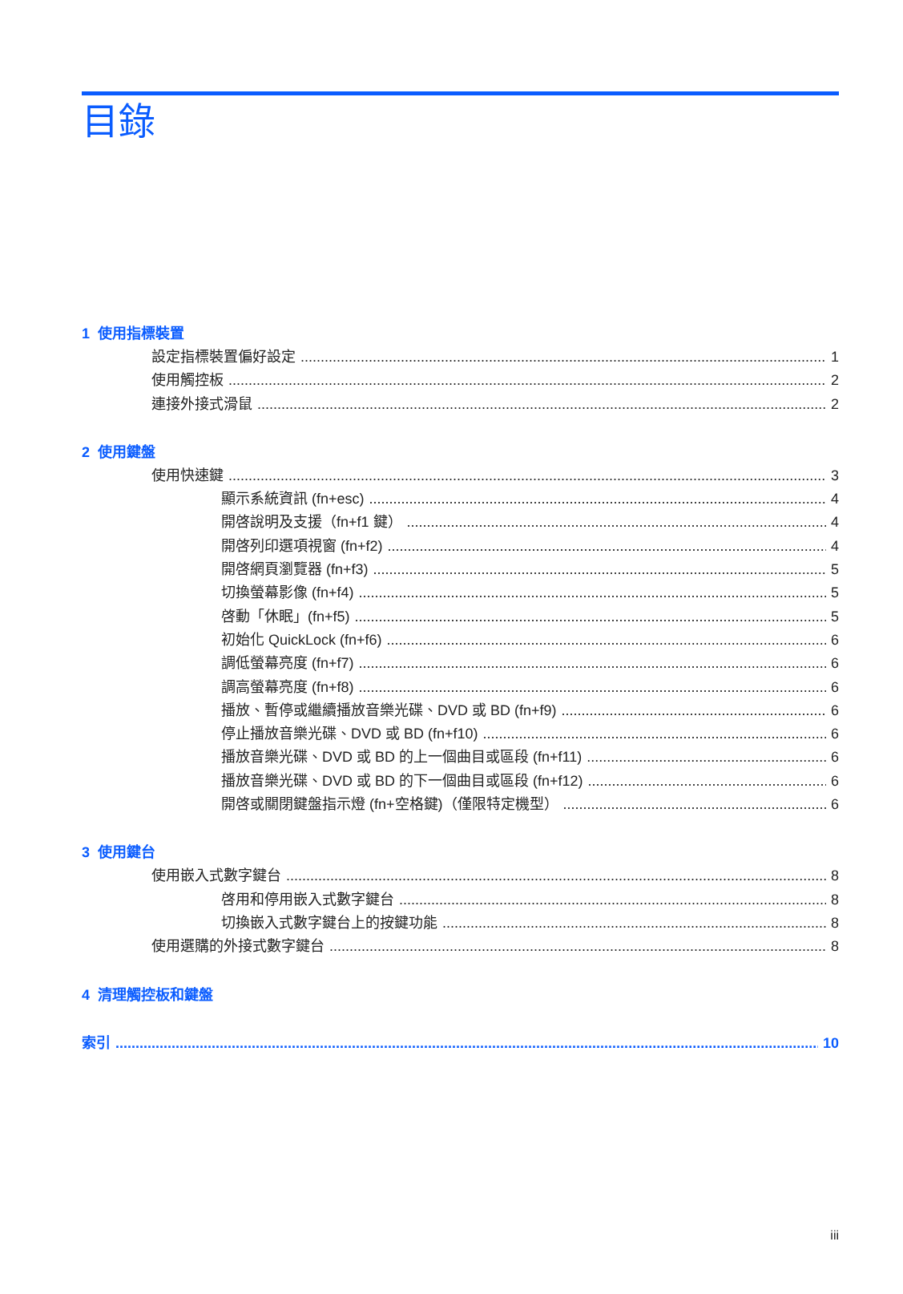目錄
1 使用指標裝置
設定指標裝置偏好設定 1
使用觸控板 2
連接外接式滑鼠 2
2 使用鍵盤
使用快速鍵 3
顯示系統資訊 (fn+esc) 4
開啓說明及支援（fn+f1 鍵） 4
開啓列印選項視窗 (fn+f2) 4
開啓網頁瀏覽器 (fn+f3) 5
切換螢幕影像 (fn+f4) 5
啓動「休眠」(fn+f5) 5
初始化 QuickLock (fn+f6) 6
調低螢幕亮度 (fn+f7) 6
調高螢幕亮度 (fn+f8) 6
播放、暫停或繼續播放音樂光碟、DVD 或 BD (fn+f9) 6
停止播放音樂光碟、DVD 或 BD (fn+f10) 6
播放音樂光碟、DVD 或 BD 的上一個曲目或區段 (fn+f11) 6
播放音樂光碟、DVD 或 BD 的下一個曲目或區段 (fn+f12) 6
開啓或關閉鍵盤指示燈 (fn+空格鍵)（僅限特定機型） 6
3 使用鍵台
使用嵌入式數字鍵台 8
啓用和停用嵌入式數字鍵台 8
切換嵌入式數字鍵台上的按鍵功能 8
使用選購的外接式數字鍵台 8
4 清理觸控板和鍵盤
索引 10
iii